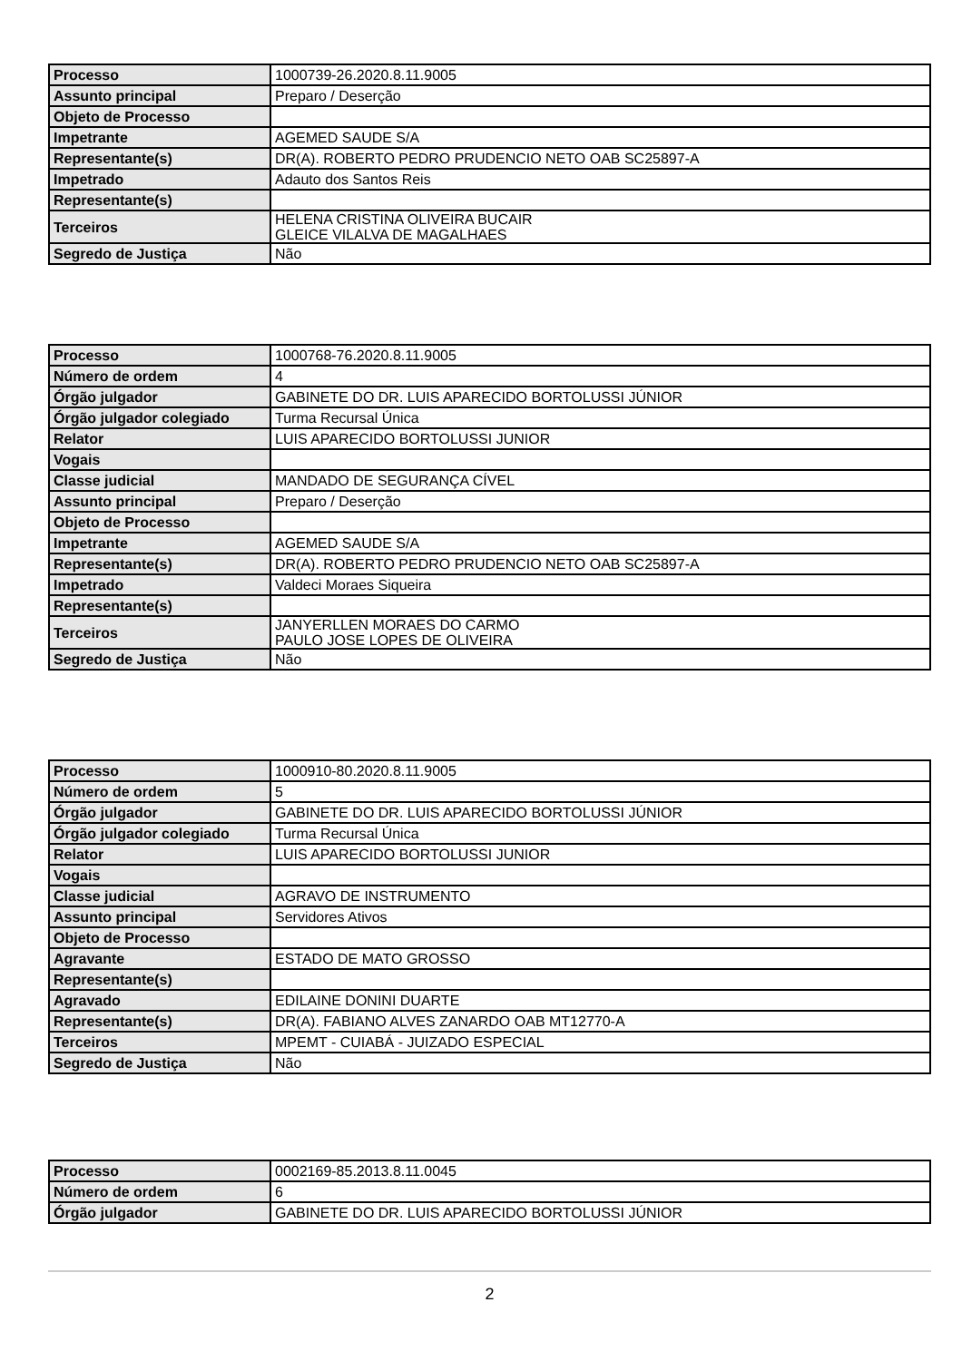| Processo | 1000739-26.2020.8.11.9005 |
| Assunto principal | Preparo / Deserção |
| Objeto de Processo | |
| Impetrante | AGEMED SAUDE S/A |
| Representante(s) | DR(A). ROBERTO PEDRO PRUDENCIO NETO OAB SC25897-A |
| Impetrado | Adauto dos Santos Reis |
| Representante(s) | |
| Terceiros | HELENA CRISTINA OLIVEIRA BUCAIR GLEICE VILALVA DE MAGALHAES |
| Segredo de Justiça | Não |
| Processo | 1000768-76.2020.8.11.9005 |
| Número de ordem | 4 |
| Órgão julgador | GABINETE DO DR. LUIS APARECIDO BORTOLUSSI JÚNIOR |
| Órgão julgador colegiado | Turma Recursal Única |
| Relator | LUIS APARECIDO BORTOLUSSI JUNIOR |
| Vogais | |
| Classe judicial | MANDADO DE SEGURANÇA CÍVEL |
| Assunto principal | Preparo / Deserção |
| Objeto de Processo | |
| Impetrante | AGEMED SAUDE S/A |
| Representante(s) | DR(A). ROBERTO PEDRO PRUDENCIO NETO OAB SC25897-A |
| Impetrado | Valdeci Moraes Siqueira |
| Representante(s) | |
| Terceiros | JANYERLLEN MORAES DO CARMO PAULO JOSE LOPES DE OLIVEIRA |
| Segredo de Justiça | Não |
| Processo | 1000910-80.2020.8.11.9005 |
| Número de ordem | 5 |
| Órgão julgador | GABINETE DO DR. LUIS APARECIDO BORTOLUSSI JÚNIOR |
| Órgão julgador colegiado | Turma Recursal Única |
| Relator | LUIS APARECIDO BORTOLUSSI JUNIOR |
| Vogais | |
| Classe judicial | AGRAVO DE INSTRUMENTO |
| Assunto principal | Servidores Ativos |
| Objeto de Processo | |
| Agravante | ESTADO DE MATO GROSSO |
| Representante(s) | |
| Agravado | EDILAINE DONINI DUARTE |
| Representante(s) | DR(A). FABIANO ALVES ZANARDO OAB MT12770-A |
| Terceiros | MPEMT - CUIABÁ - JUIZADO ESPECIAL |
| Segredo de Justiça | Não |
| Processo | 0002169-85.2013.8.11.0045 |
| Número de ordem | 6 |
| Órgão julgador | GABINETE DO DR. LUIS APARECIDO BORTOLUSSI JÚNIOR |
2